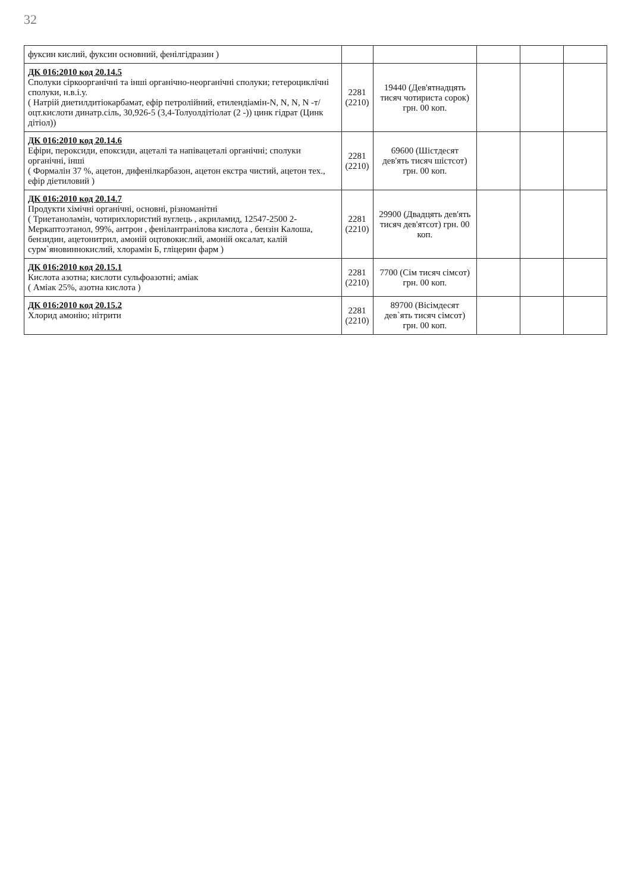32
| фуксин кислий, фуксин основний, фенілгідразин ) | | | | | |
| ДК 016:2010 код 20.14.5 Сполуки сіркоорганічні та інші органічно-неорганічні сполуки; гетероциклічні сполуки, н.в.і.у. ( Натрій диетилдитіокарбамат, ефір петролійний, етилендіамін-N, N, N, N -т/оцт.кислоти динатр.сіль, 30,926-5 (3,4-Толуолдітіолат (2 -)) цинк гідрат (Цинк дітіол)) | 2281 (2210) | 19440 (Дев'ятнадцять тисяч чотириста сорок) грн. 00 коп. | | | |
| ДК 016:2010 код 20.14.6 Ефіри, пероксиди, епоксиди, ацеталі та напівацеталі органічні; сполуки органічні, інші ( Формалін 37 %, ацетон, дифенілкарбазон, ацетон екстра чистий, ацетон тех., ефір діетиловий ) | 2281 (2210) | 69600 (Шістдесят дев'ять тисяч шістсот) грн. 00 коп. | | | |
| ДК 016:2010 код 20.14.7 Продукти хімічні органічні, основні, різноманітні ( Триетаноламін, чотирихлористий вуглець , акриламид, 12547-2500 2-Меркаптоэтанол, 99%, антрон , фенілантранілова кислота , бензін Калоша, бензидин, ацетонитрил, амоній оцтовокислий, амоній оксалат, калій сурм`яновиннокислий, хлорамін Б, гліцерин фарм ) | 2281 (2210) | 29900 (Двадцять дев'ять тисяч дев'ятсот) грн. 00 коп. | | | |
| ДК 016:2010 код 20.15.1 Кислота азотна; кислоти сульфоазотні; аміак ( Аміак 25%, азотна кислота ) | 2281 (2210) | 7700 (Сім тисяч сімсот) грн. 00 коп. | | | |
| ДК 016:2010 код 20.15.2 Хлорид амонію; нітрити | 2281 (2210) | 89700 (Вісімдесят дев`ять тисяч сімсот) грн. 00 коп. | | | |